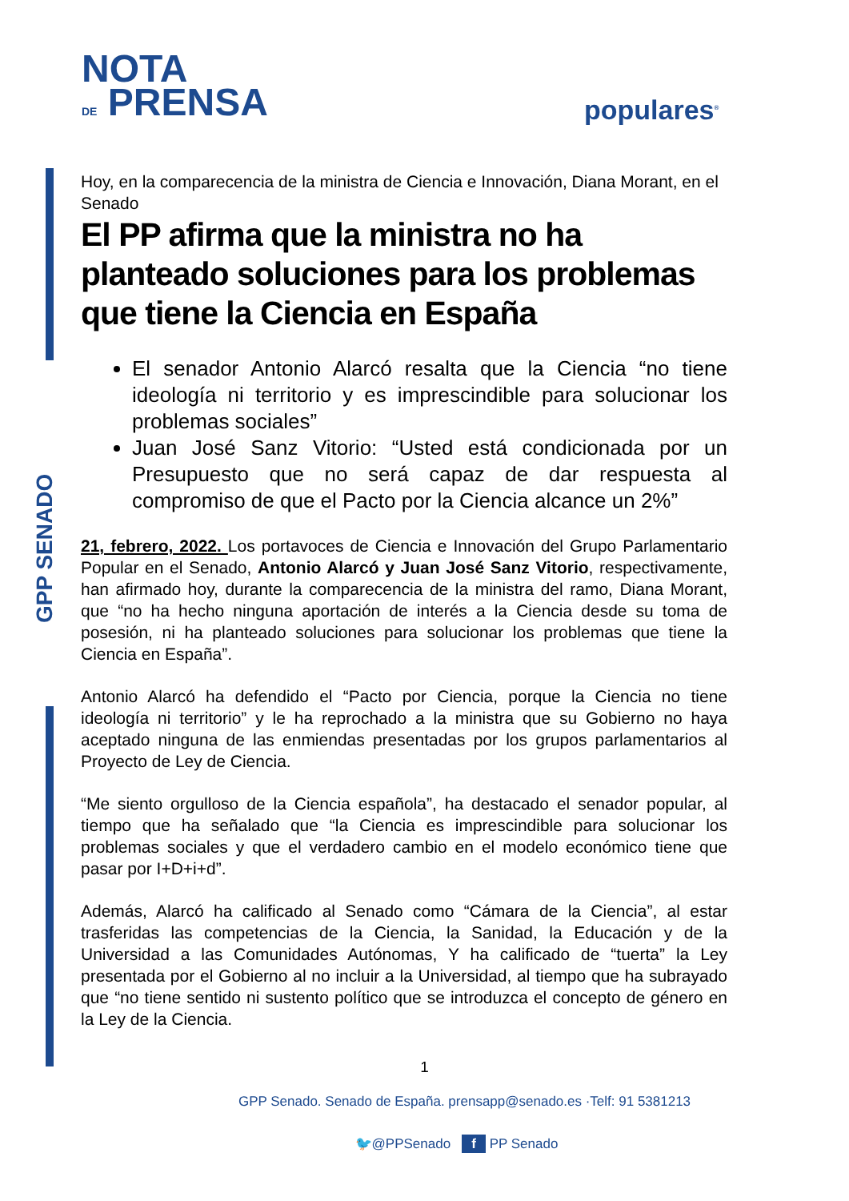NOTA
DE PRENSA
populares<sup>®</sup>
GPP SENADO
Hoy, en la comparecencia de la ministra de Ciencia e Innovación, Diana Morant, en el Senado
El PP afirma que la ministra no ha planteado soluciones para los problemas que tiene la Ciencia en España
El senador Antonio Alarcó resalta que la Ciencia “no tiene ideología ni territorio y es imprescindible para solucionar los problemas sociales”
Juan José Sanz Vitorio: “Usted está condicionada por un Presupuesto que no será capaz de dar respuesta al compromiso de que el Pacto por la Ciencia alcance un 2%”
21, febrero, 2022. Los portavoces de Ciencia e Innovación del Grupo Parlamentario Popular en el Senado, Antonio Alarcó y Juan José Sanz Vitorio, respectivamente, han afirmado hoy, durante la comparecencia de la ministra del ramo, Diana Morant, que “no ha hecho ninguna aportación de interés a la Ciencia desde su toma de posesión, ni ha planteado soluciones para solucionar los problemas que tiene la Ciencia en España”.
Antonio Alarcó ha defendido el “Pacto por Ciencia, porque la Ciencia no tiene ideología ni territorio” y le ha reprochado a la ministra que su Gobierno no haya aceptado ninguna de las enmiendas presentadas por los grupos parlamentarios al Proyecto de Ley de Ciencia.
“Me siento orgulloso de la Ciencia española”, ha destacado el senador popular, al tiempo que ha señalado que “la Ciencia es imprescindible para solucionar los problemas sociales y que el verdadero cambio en el modelo económico tiene que pasar por I+D+i+d”.
Además, Alarcó ha calificado al Senado como “Cámara de la Ciencia”, al estar trasferidas las competencias de la Ciencia, la Sanidad, la Educación y de la Universidad a las Comunidades Autónomas, Y ha calificado de “tuerta” la Ley presentada por el Gobierno al no incluir a la Universidad, al tiempo que ha subrayado que “no tiene sentido ni sustento político que se introduzca el concepto de género en la Ley de la Ciencia.
1
GPP Senado. Senado de España. prensapp@senado.es ·Telf: 91 5381213
🐦@PPSenado f PP Senado